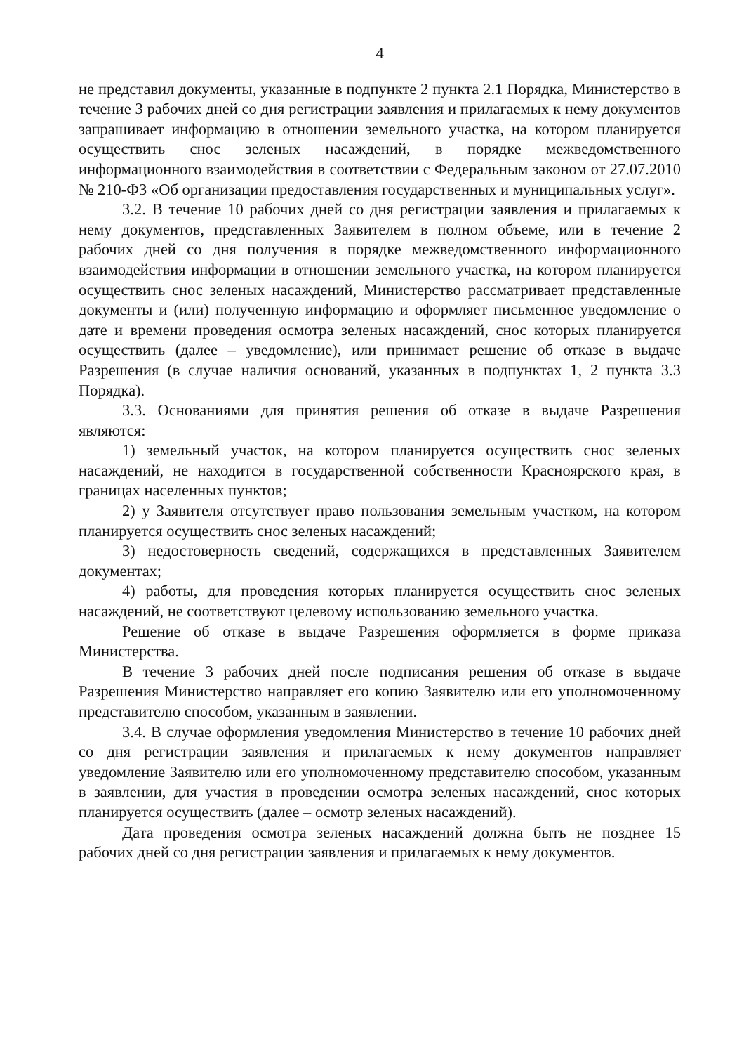4
не представил документы, указанные в подпункте 2 пункта 2.1 Порядка, Министерство в течение 3 рабочих дней со дня регистрации заявления и прилагаемых к нему документов запрашивает информацию в отношении земельного участка, на котором планируется осуществить снос зеленых насаждений, в порядке межведомственного информационного взаимодействия в соответствии с Федеральным законом от 27.07.2010 № 210-ФЗ «Об организации предоставления государственных и муниципальных услуг».
3.2. В течение 10 рабочих дней со дня регистрации заявления и прилагаемых к нему документов, представленных Заявителем в полном объеме, или в течение 2 рабочих дней со дня получения в порядке межведомственного информационного взаимодействия информации в отношении земельного участка, на котором планируется осуществить снос зеленых насаждений, Министерство рассматривает представленные документы и (или) полученную информацию и оформляет письменное уведомление о дате и времени проведения осмотра зеленых насаждений, снос которых планируется осуществить (далее – уведомление), или принимает решение об отказе в выдаче Разрешения (в случае наличия оснований, указанных в подпунктах 1, 2 пункта 3.3 Порядка).
3.3. Основаниями для принятия решения об отказе в выдаче Разрешения являются:
1) земельный участок, на котором планируется осуществить снос зеленых насаждений, не находится в государственной собственности Красноярского края, в границах населенных пунктов;
2) у Заявителя отсутствует право пользования земельным участком, на котором планируется осуществить снос зеленых насаждений;
3) недостоверность сведений, содержащихся в представленных Заявителем документах;
4) работы, для проведения которых планируется осуществить снос зеленых насаждений, не соответствуют целевому использованию земельного участка.
Решение об отказе в выдаче Разрешения оформляется в форме приказа Министерства.
В течение 3 рабочих дней после подписания решения об отказе в выдаче Разрешения Министерство направляет его копию Заявителю или его уполномоченному представителю способом, указанным в заявлении.
3.4. В случае оформления уведомления Министерство в течение 10 рабочих дней со дня регистрации заявления и прилагаемых к нему документов направляет уведомление Заявителю или его уполномоченному представителю способом, указанным в заявлении, для участия в проведении осмотра зеленых насаждений, снос которых планируется осуществить (далее – осмотр зеленых насаждений).
Дата проведения осмотра зеленых насаждений должна быть не позднее 15 рабочих дней со дня регистрации заявления и прилагаемых к нему документов.